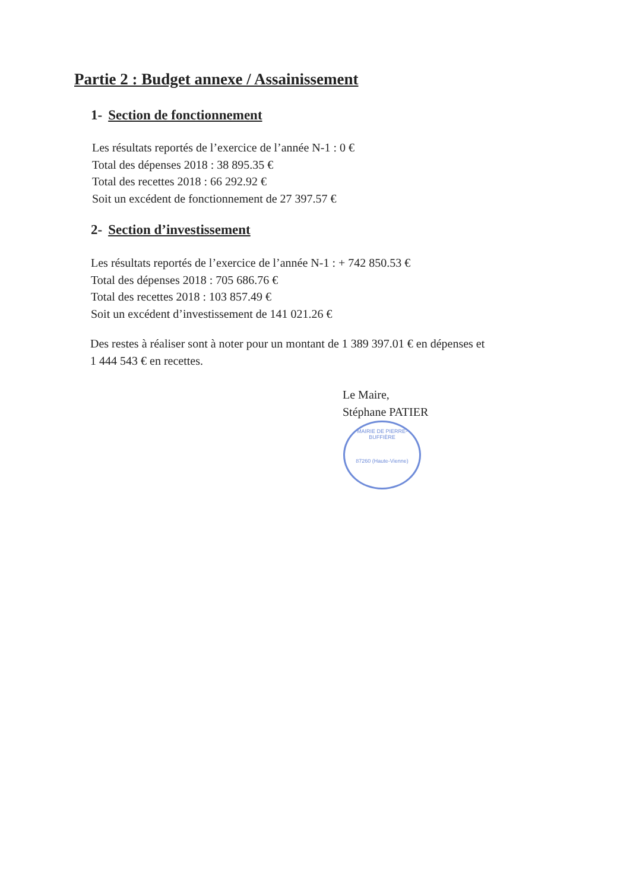Partie 2 : Budget annexe / Assainissement
1- Section de fonctionnement
Les résultats reportés de l’exercice de l’année N-1 : 0 €
Total des dépenses 2018 : 38 895.35 €
Total des recettes 2018 : 66 292.92 €
Soit un excédent de fonctionnement de 27 397.57 €
2- Section d’investissement
Les résultats reportés de l’exercice de l’année N-1 : + 742 850.53 €
Total des dépenses 2018 : 705 686.76 €
Total des recettes 2018 : 103 857.49 €
Soit un excédent d’investissement de 141 021.26 €
Des restes à réaliser sont à noter pour un montant de 1 389 397.01 € en dépenses et
1 444 543 € en recettes.
Le Maire,
Stéphane PATIER
MAIRIE DE PIERRE-BUFFIÈRE
87260 (Haute-Vienne)